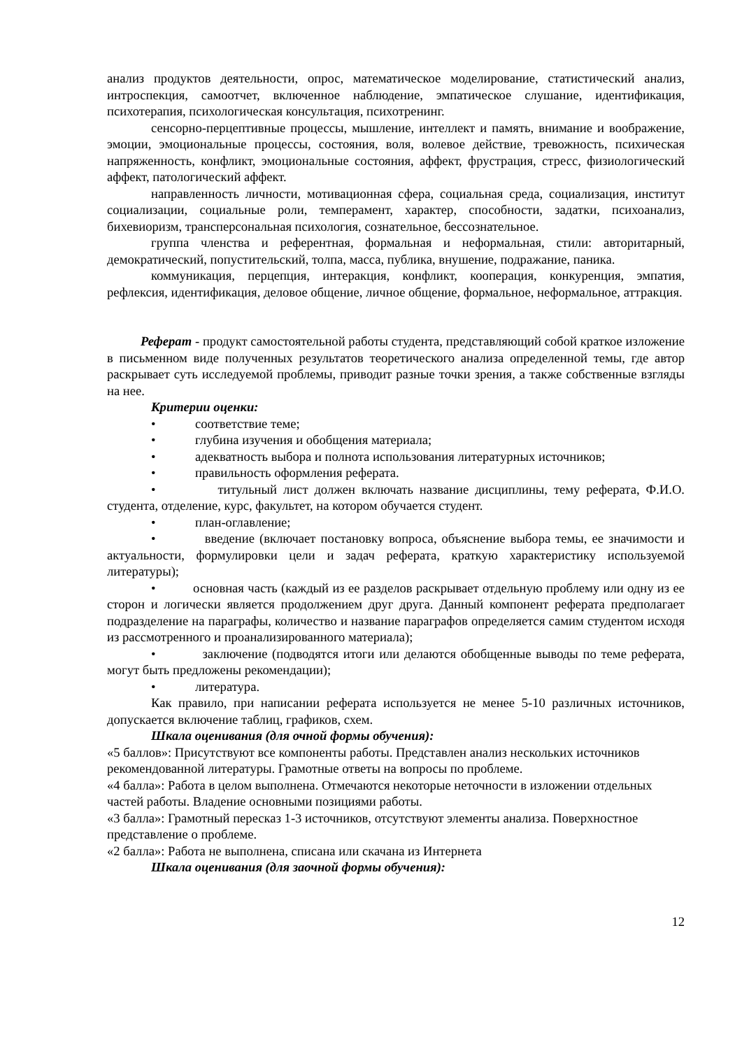анализ продуктов деятельности, опрос, математическое моделирование, статистический анализ, интроспекция, самоотчет, включенное наблюдение, эмпатическое слушание, идентификация, психотерапия, психологическая консультация, психотренинг.
сенсорно-перцептивные процессы, мышление, интеллект и память, внимание и воображение, эмоции, эмоциональные процессы, состояния, воля, волевое действие, тревожность, психическая напряженность, конфликт, эмоциональные состояния, аффект, фрустрация, стресс, физиологический аффект, патологический аффект.
направленность личности, мотивационная сфера, социальная среда, социализация, институт социализации, социальные роли, темперамент, характер, способности, задатки, психоанализ, бихевиоризм, трансперсональная психология, сознательное, бессознательное.
группа членства и референтная, формальная и неформальная, стили: авторитарный, демократический, попустительский, толпа, масса, публика, внушение, подражание, паника.
коммуникация, перцепция, интеракция, конфликт, кооперация, конкуренция, эмпатия, рефлексия, идентификация, деловое общение, личное общение, формальное, неформальное, аттракция.
Реферат - продукт самостоятельной работы студента, представляющий собой краткое изложение в письменном виде полученных результатов теоретического анализа определенной темы, где автор раскрывает суть исследуемой проблемы, приводит разные точки зрения, а также собственные взгляды на нее.
Критерии оценки:
• соответствие теме;
• глубина изучения и обобщения материала;
• адекватность выбора и полнота использования литературных источников;
• правильность оформления реферата.
• титульный лист должен включать название дисциплины, тему реферата, Ф.И.О. студента, отделение, курс, факультет, на котором обучается студент.
• план-оглавление;
• введение (включает постановку вопроса, объяснение выбора темы, ее значимости и актуальности, формулировки цели и задач реферата, краткую характеристику используемой литературы);
• основная часть (каждый из ее разделов раскрывает отдельную проблему или одну из ее сторон и логически является продолжением друг друга. Данный компонент реферата предполагает подразделение на параграфы, количество и название параграфов определяется самим студентом исходя из рассмотренного и проанализированного материала);
• заключение (подводятся итоги или делаются обобщенные выводы по теме реферата, могут быть предложены рекомендации);
• литература.
Как правило, при написании реферата используется не менее 5-10 различных источников, допускается включение таблиц, графиков, схем.
Шкала оценивания (для очной формы обучения):
«5 баллов»: Присутствуют все компоненты работы. Представлен анализ нескольких источников
рекомендованной литературы. Грамотные ответы на вопросы по проблеме.
«4 балла»: Работа в целом выполнена. Отмечаются некоторые неточности в изложении отдельных частей работы. Владение основными позициями работы.
«3 балла»: Грамотный пересказ 1-3 источников, отсутствуют элементы анализа. Поверхностное представление о проблеме.
«2 балла»: Работа не выполнена, списана или скачана из Интернета
Шкала оценивания (для заочной формы обучения):
12